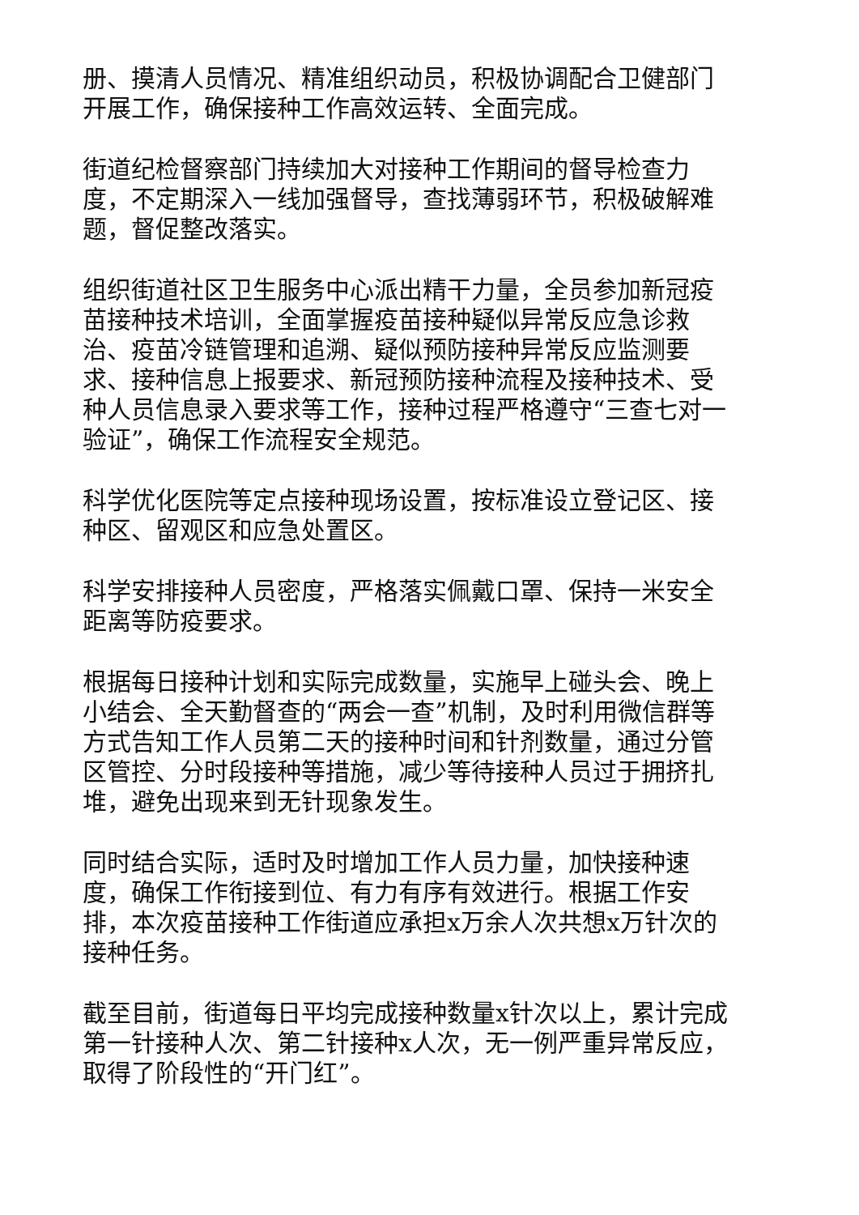册、摸清人员情况、精准组织动员，积极协调配合卫健部门开展工作，确保接种工作高效运转、全面完成。
街道纪检督察部门持续加大对接种工作期间的督导检查力度，不定期深入一线加强督导，查找薄弱环节，积极破解难题，督促整改落实。
组织街道社区卫生服务中心派出精干力量，全员参加新冠疫苗接种技术培训，全面掌握疫苗接种疑似异常反应急诊救治、疫苗冷链管理和追溯、疑似预防接种异常反应监测要求、接种信息上报要求、新冠预防接种流程及接种技术、受种人员信息录入要求等工作，接种过程严格遵守“三查七对一验证”，确保工作流程安全规范。
科学优化医院等定点接种现场设置，按标准设立登记区、接种区、留观区和应急处置区。
科学安排接种人员密度，严格落实佩戴口罩、保持一米安全距离等防疫要求。
根据每日接种计划和实际完成数量，实施早上碰头会、晚上小结会、全天勤督查的“两会一查”机制，及时利用微信群等方式告知工作人员第二天的接种时间和针剂数量，通过分管区管控、分时段接种等措施，减少等待接种人员过于拥挤扎堆，避免出现来到无针现象发生。
同时结合实际，适时及时增加工作人员力量，加快接种速度，确保工作衔接到位、有力有序有效进行。根据工作安排，本次疫苗接种工作街道应承担x万余人次共想x万针次的接种任务。
截至目前，街道每日平均完成接种数量x针次以上，累计完成第一针接种人次、第二针接种x人次，无一例严重异常反应，取得了阶段性的“开门红”。